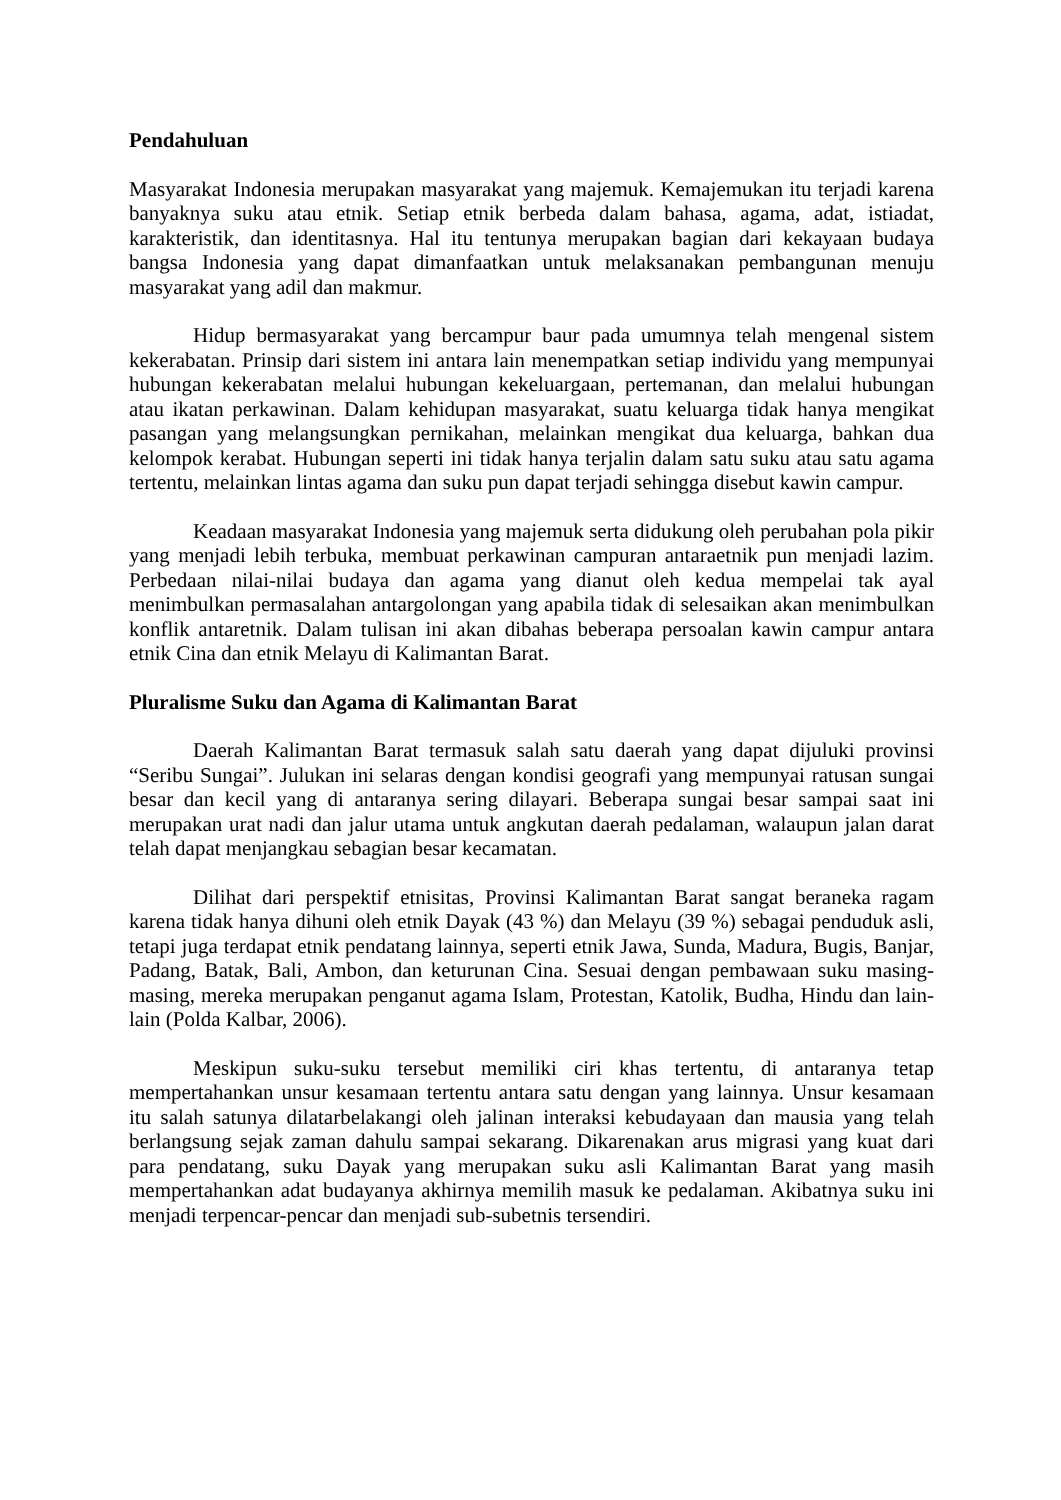Pendahuluan
Masyarakat Indonesia merupakan masyarakat yang majemuk. Kemajemukan itu terjadi karena banyaknya suku atau etnik. Setiap etnik berbeda dalam bahasa, agama, adat, istiadat, karakteristik, dan identitasnya. Hal itu tentunya merupakan bagian dari kekayaan budaya bangsa Indonesia yang dapat dimanfaatkan untuk melaksanakan pembangunan menuju masyarakat yang adil dan makmur.
Hidup bermasyarakat yang bercampur baur pada umumnya telah mengenal sistem kekerabatan. Prinsip dari sistem ini antara lain menempatkan setiap individu yang mempunyai hubungan kekerabatan melalui hubungan kekeluargaan, pertemanan, dan melalui hubungan atau ikatan perkawinan. Dalam kehidupan masyarakat, suatu keluarga tidak hanya mengikat pasangan yang melangsungkan pernikahan, melainkan mengikat dua keluarga, bahkan dua kelompok kerabat. Hubungan seperti ini tidak hanya terjalin dalam satu suku atau satu agama tertentu, melainkan lintas agama dan suku pun dapat terjadi sehingga disebut kawin campur.
Keadaan masyarakat Indonesia yang majemuk serta didukung oleh perubahan pola pikir yang menjadi lebih terbuka, membuat perkawinan campuran antaraetnik pun menjadi lazim. Perbedaan nilai-nilai budaya dan agama yang dianut oleh kedua mempelai tak ayal menimbulkan permasalahan antargolongan yang apabila tidak di selesaikan akan menimbulkan konflik antaretnik. Dalam tulisan ini akan dibahas beberapa persoalan kawin campur antara etnik Cina dan etnik Melayu di Kalimantan Barat.
Pluralisme Suku dan Agama di Kalimantan Barat
Daerah Kalimantan Barat termasuk salah satu daerah yang dapat dijuluki provinsi “Seribu Sungai”. Julukan ini selaras dengan kondisi geografi yang mempunyai ratusan sungai besar dan kecil yang di antaranya sering dilayari. Beberapa sungai besar sampai saat ini merupakan urat nadi dan jalur utama untuk angkutan daerah pedalaman, walaupun jalan darat telah dapat menjangkau sebagian besar kecamatan.
Dilihat dari perspektif etnisitas, Provinsi Kalimantan Barat sangat beraneka ragam karena tidak hanya dihuni oleh etnik Dayak (43 %) dan Melayu (39 %) sebagai penduduk asli, tetapi juga terdapat etnik pendatang lainnya, seperti etnik Jawa, Sunda, Madura, Bugis, Banjar, Padang, Batak, Bali, Ambon, dan keturunan Cina. Sesuai dengan pembawaan suku masing-masing, mereka merupakan penganut agama Islam, Protestan, Katolik, Budha, Hindu dan lain-lain (Polda Kalbar, 2006).
Meskipun suku-suku tersebut memiliki ciri khas tertentu, di antaranya tetap mempertahankan unsur kesamaan tertentu antara satu dengan yang lainnya. Unsur kesamaan itu salah satunya dilatarbelakangi oleh jalinan interaksi kebudayaan dan mausia yang telah berlangsung sejak zaman dahulu sampai sekarang. Dikarenakan arus migrasi yang kuat dari para pendatang, suku Dayak yang merupakan suku asli Kalimantan Barat yang masih mempertahankan adat budayanya akhirnya memilih masuk ke pedalaman. Akibatnya suku ini menjadi terpencar-pencar dan menjadi sub-subetnis tersendiri.